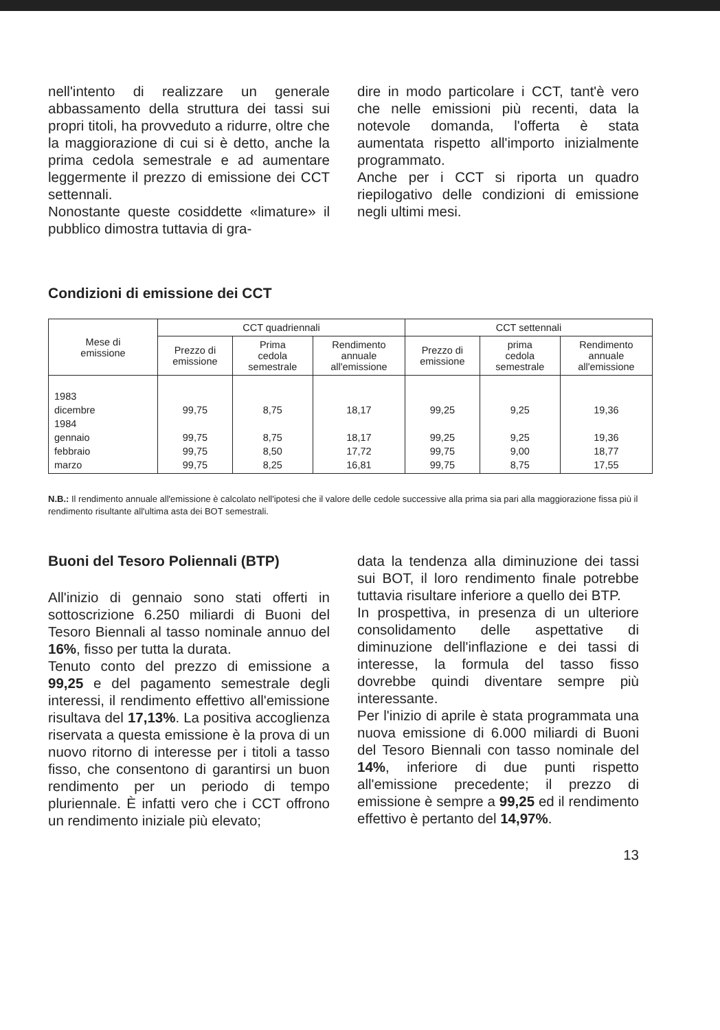nell'intento di realizzare un generale abbassamento della struttura dei tassi sui propri titoli, ha provveduto a ridurre, oltre che la maggiorazione di cui si è detto, anche la prima cedola semestrale e ad aumentare leggermente il prezzo di emissione dei CCT settennali.
Nonostante queste cosiddette «limature» il pubblico dimostra tuttavia di gra-
dire in modo particolare i CCT, tant'è vero che nelle emissioni più recenti, data la notevole domanda, l'offerta è stata aumentata rispetto all'importo inizialmente programmato.
Anche per i CCT si riporta un quadro riepilogativo delle condizioni di emissione negli ultimi mesi.
Condizioni di emissione dei CCT
| Mese di emissione | CCT quadriennali | | | CCT settennali | | |
| --- | --- | --- | --- | --- | --- | --- |
| | Prezzo di emissione | Prima cedola semestrale | Rendimento annuale all'emissione | Prezzo di emissione | prima cedola semestrale | Rendimento annuale all'emissione |
| 1983 dicembre 1984 gennaio febbraio marzo | 99,75 99,75 99,75 99,75 | 8,75 8,75 8,50 8,25 | 18,17 18,17 17,72 16,81 | 99,25 99,25 99,75 99,75 | 9,25 9,25 9,00 8,75 | 19,36 19,36 18,77 17,55 |
N.B.: Il rendimento annuale all'emissione è calcolato nell'ipotesi che il valore delle cedole successive alla prima sia pari alla maggiorazione fissa più il rendimento risultante all'ultima asta dei BOT semestrali.
Buoni del Tesoro Poliennali (BTP)
All'inizio di gennaio sono stati offerti in sottoscrizione 6.250 miliardi di Buoni del Tesoro Biennali al tasso nominale annuo del 16%, fisso per tutta la durata.
Tenuto conto del prezzo di emissione a 99,25 e del pagamento semestrale degli interessi, il rendimento effettivo all'emissione risultava del 17,13%. La positiva accoglienza riservata a questa emissione è la prova di un nuovo ritorno di interesse per i titoli a tasso fisso, che consentono di garantirsi un buon rendimento per un periodo di tempo pluriennale. È infatti vero che i CCT offrono un rendimento iniziale più elevato;
data la tendenza alla diminuzione dei tassi sui BOT, il loro rendimento finale potrebbe tuttavia risultare inferiore a quello dei BTP.
In prospettiva, in presenza di un ulteriore consolidamento delle aspettative di diminuzione dell'inflazione e dei tassi di interesse, la formula del tasso fisso dovrebbe quindi diventare sempre più interessante.
Per l'inizio di aprile è stata programmata una nuova emissione di 6.000 miliardi di Buoni del Tesoro Biennali con tasso nominale del 14%, inferiore di due punti rispetto all'emissione precedente; il prezzo di emissione è sempre a 99,25 ed il rendimento effettivo è pertanto del 14,97%.
13